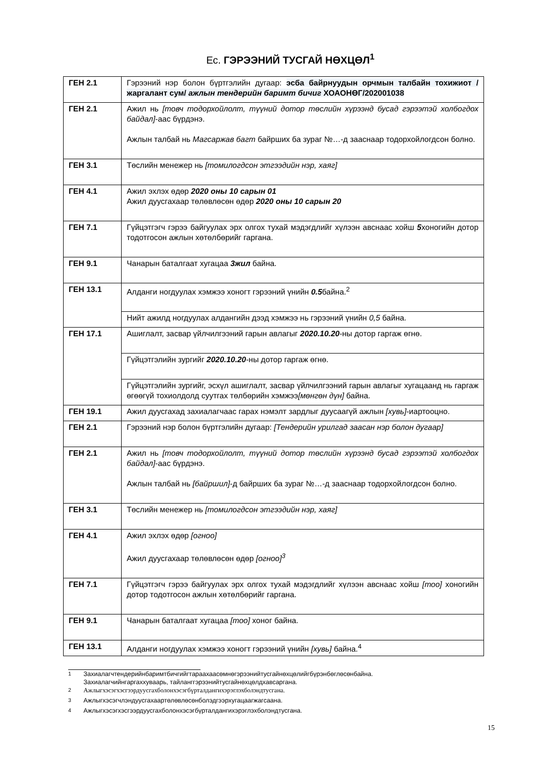Ес. ГЭРЭЭНИЙ ТУСГАЙ НӨХЦӨЛ<sup>1</sup>
| ГЕН 2.1 | Гэрээний нэр болон бүртгэлийн дугаар: эсба байрнуудын орчмын талбайн тохижиот /жаргалант сум/ ажлын тендерийн баримт бичиг ХОАОНӨГ/202001038 |
| ГЕН 2.1 | Ажил нь [товч тодорхойлолт, түүний дотор төслийн хүрээнд бусад гэрээтэй холбогдох байдал] -аас бүрдэнэ. Ажлын талбай нь Магсаржав багт байрших ба зураг №…-д зааснаар тодорхойлогдсон болно. |
| ГЕН 3.1 | Төслийн менежер нь [томилогдсон этгээдийн нэр, хаяг] |
| ГЕН 4.1 | Ажил эхлэх өдөр 2020 оны 10 сарын 01 Ажил дуусгахаар төлөвлөсөн өдөр 2020 оны 10 сарын 20 |
| ГЕН 7.1 | Гүйцэтгэгч гэрээ байгуулах эрх олгох тухай мэдэгдлийг хүлээн авснаас хойш 5 хоногийн дотор тодотгосон ажлын хөтөлбөрийг гаргана. |
| ГЕН 9.1 | Чанарын баталгаат хугацаа 3жил байна. |
| ГЕН 13.1 | Алданги ногдуулах хэмжээ хоногт гэрээний үнийн 0.5 байна.<sup>2</sup> |
| | Нийт ажилд ногдуулах алдангийн дээд хэмжээ нь гэрээний үнийн 0,5 байна. |
| ГЕН 17.1 | Ашиглалт, засвар үйлчилгээний гарын авлагыг 2020.10.20 -ны дотор гаргаж өгнө. |
| | Гүйцэтгэлийн зургийг 2020.10.20 -ны дотор гаргаж өгнө. |
| | Гүйцэтгэлийн зургийг, эсхүл ашиглалт, засвар үйлчилгээний гарын авлагыг хугацаанд нь гаргаж өгөөгүй тохиолдолд суутгах төлбөрийн хэмжээ [мөнгөн дүн] байна. |
| ГЕН 19.1 | Ажил дуусгахад захиалагчаас гарах нэмэлт зардлыг дуусаагүй ажлын [хувь] -иартооцно. |
| ГЕН 2.1 | Гэрээний нэр болон бүртгэлийн дугаар: [Тендерийн урилгад заасан нэр болон дугаар] |
| ГЕН 2.1 | Ажил нь [товч тодорхойлолт, түүний дотор төслийн хүрээнд бусад гэрээтэй холбогдох байдал] -аас бүрдэнэ. Ажлын талбай нь [байршил] -д байрших ба зураг №…-д зааснаар тодорхойлогдсон болно. |
| ГЕН 3.1 | Төслийн менежер нь [томилогдсон этгээдийн нэр, хаяг] |
| ГЕН 4.1 | Ажил эхлэх өдөр [огноо] Ажил дуусгахаар төлөвлөсөн өдөр [огноо]<sup>3</sup> |
| ГЕН 7.1 | Гүйцэтгэгч гэрээ байгуулах эрх олгох тухай мэдэгдлийг хүлээн авснаас хойш [тоо] хоногийн дотор тодотгосон ажлын хөтөлбөрийг гаргана. |
| ГЕН 9.1 | Чанарын баталгаат хугацаа [тоо] хоног байна. |
| ГЕН 13.1 | Алданги ногдуулах хэмжээ хоногт гэрээний үнийн [хувь] байна.<sup>4</sup> |
<sup>1</sup> Захиалагчтендерийнбаримтбичгийгтараахаасөмнөгэрээнийтусгайнөхцөлийгбүрэнбөглөсөнбайна.
Захиалагчийнгаргаххуваарь, тайланггэрээнийтусгайнөхцөлдхавсаргана.
<sup>2</sup> Ажлыгхэсэгхэсгээрдуусгахболонхэсэгбүрталдангихэрэглэхболэндтусгана.
<sup>3</sup> Ажлыгхэсэгчлэндуусгахаартөлөвлөсөнболэдгээрхугацаагжагсаана.
<sup>4</sup> Ажлыгхэсэгхэсгээрдуусгахболонхэсэгбүрталдангихэрэглэхболэндтусгана.
15